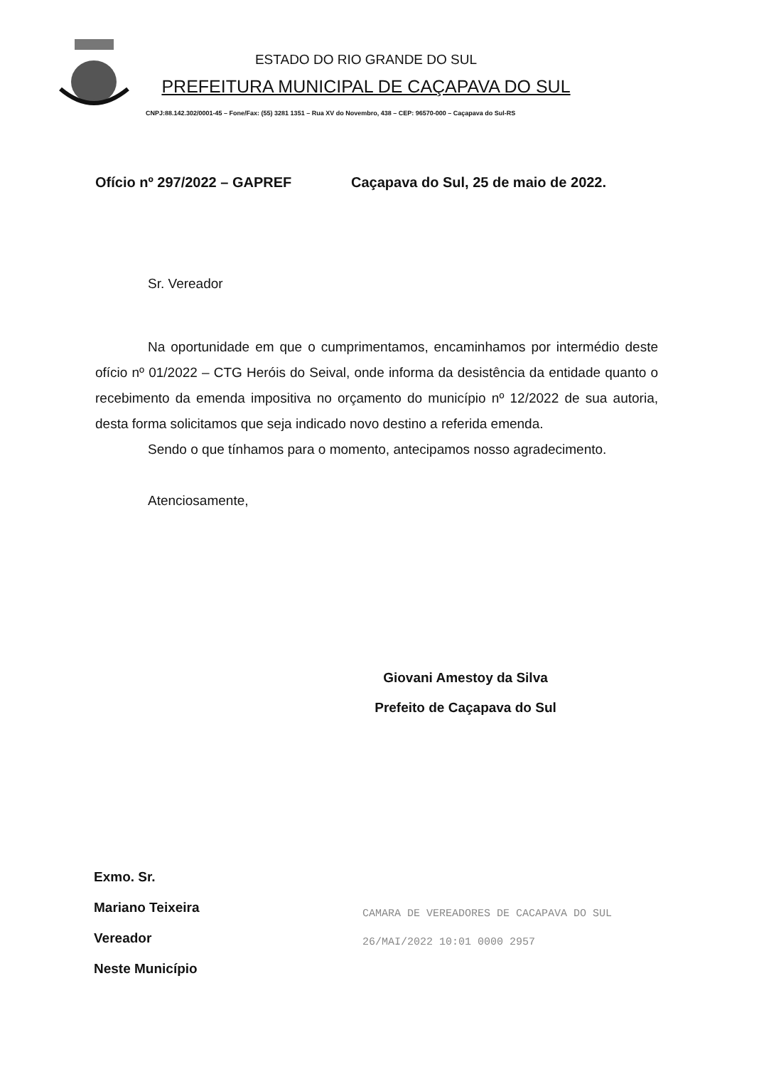ESTADO DO RIO GRANDE DO SUL
PREFEITURA MUNICIPAL DE CAÇAPAVA DO SUL
CNPJ:88.142.302/0001-45 – Fone/Fax: (55) 3281 1351 – Rua XV do Novembro, 438 – CEP: 96570-000 – Caçapava do Sul-RS
Ofício nº 297/2022 – GAPREF Caçapava do Sul, 25 de maio de 2022.
Sr. Vereador
Na oportunidade em que o cumprimentamos, encaminhamos por intermédio deste ofício nº 01/2022 – CTG Heróis do Seival, onde informa da desistência da entidade quanto o recebimento da emenda impositiva no orçamento do município nº 12/2022 de sua autoria, desta forma solicitamos que seja indicado novo destino a referida emenda.
Sendo o que tínhamos para o momento, antecipamos nosso agradecimento.
Atenciosamente,
Giovani Amestoy da Silva
Prefeito de Caçapava do Sul
Exmo. Sr.
Mariano Teixeira
Vereador
Neste Município
CAMARA DE VEREADORES DE CACAPAVA DO SUL
26/MAI/2022 10:01 0000 2957